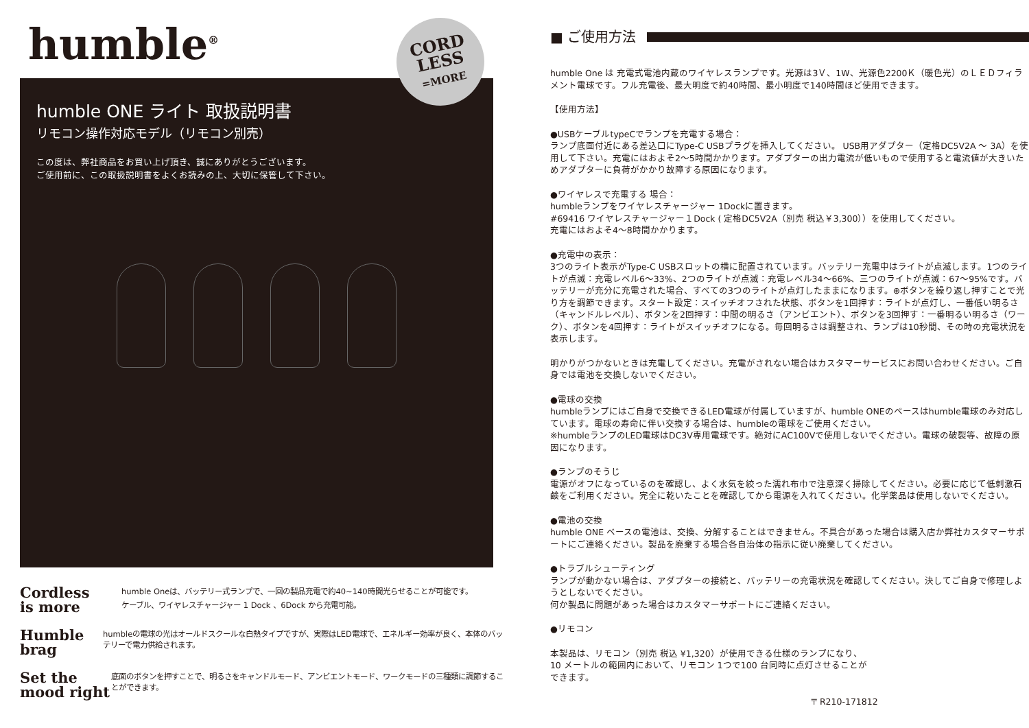humble<sup>®</sup>
CORD
LESS
=MORE
humble ONE ライト 取扱説明書
リモコン操作対応モデル（リモコン別売）
この度は、弊社商品をお買い上げ頂き、誠にありがとうございます。
ご使用前に、この取扱説明書をよくお読みの上、大切に保管して下さい。
Cordless
is more
humble Oneは、バッテリー式ランプで、一回の製品充電で約40~140時間光らせることが可能です。
ケーブル、ワイヤレスチャージャー 1 Dock 、6Dock から充電可能。
Humble
brag
humbleの電球の光はオールドスクールな白熱タイプですが、実際はLED電球で、エネルギー効率が良く、本体のバッテリーで電力供給されます。
Set the
mood right
底面のボタンを押すことで、明るさをキャンドルモード、アンビエントモード、ワークモードの三種類に調節することができます。
■ ご使用方法
humble One は 充電式電池内蔵のワイヤレスランプです。光源は3Ｖ、1W、光源色2200Ｋ（暖色光）のＬＥＤフィラメント電球です。フル充電後、最大明度で約40時間、最小明度で140時間ほど使用できます。
【使用方法】
●USBケーブルtypeCでランプを充電する場合：
ランプ底面付近にある差込口にType-C USBプラグを挿入してください。 USB用アダプター（定格DC5V2A ～ 3A）を使用して下さい。充電にはおよそ2～5時間かかります。アダプターの出力電流が低いもので使用すると電流値が大きいためアダプターに負荷がかかり故障する原因になります。
●ワイヤレスで充電する 場合：
humbleランプをワイヤレスチャージャー 1Dockに置きます。
#69416 ワイヤレスチャージャー１Dock ( 定格DC5V2A（別売 税込￥3,300））を使用してください。
充電にはおよそ4～8時間かかります。
●充電中の表示：
3つのライト表示がType-C USBスロットの横に配置されています。バッテリー充電中はライトが点滅します。1つのライトが点滅：充電レベル6～33%、2つのライトが点滅：充電レベル34～66%、三つのライトが点滅：67～95%です。バッテリーが充分に充電された場合、すべての3つのライトが点灯したままになります。⊕ボタンを繰り返し押すことで光り方を調節できます。スタート設定：スイッチオフされた状態、ボタンを1回押す：ライトが点灯し、一番低い明るさ（キャンドルレベル）、ボタンを2回押す：中間の明るさ（アンビエント）、ボタンを3回押す：一番明るい明るさ（ワーク）、ボタンを4回押す：ライトがスイッチオフになる。毎回明るさは調整され、ランプは10秒間、その時の充電状況を表示します。
明かりがつかないときは充電してください。充電がされない場合はカスタマーサービスにお問い合わせください。ご自身では電池を交換しないでください。
●電球の交換
humbleランプにはご自身で交換できるLED電球が付属していますが、humble ONEのベースはhumble電球のみ対応しています。電球の寿命に伴い交換する場合は、humbleの電球をご使用ください。
※humbleランプのLED電球はDC3V専用電球です。絶対にAC100Vで使用しないでください。電球の破裂等、故障の原因になります。
●ランプのそうじ
電源がオフになっているのを確認し、よく水気を絞った濡れ布巾で注意深く掃除してください。必要に応じて低刺激石鹸をご利用ください。完全に乾いたことを確認してから電源を入れてください。化学薬品は使用しないでください。
●電池の交換
humble ONE ベースの電池は、交換、分解することはできません。不具合があった場合は購入店か弊社カスタマーサポートにご連絡ください。製品を廃棄する場合各自治体の指示に従い廃棄してください。
●トラブルシューティング
ランプが動かない場合は、アダプターの接続と、バッテリーの充電状況を確認してください。決してご自身で修理しようとしないでください。
何か製品に問題があった場合はカスタマーサポートにご連絡ください。
●リモコン
本製品は、リモコン（別売 税込 ¥1,320）が使用できる仕様のランプになり、10 メートルの範囲内において、リモコン 1つで100 台同時に点灯させることができます。
〒 R210-171812